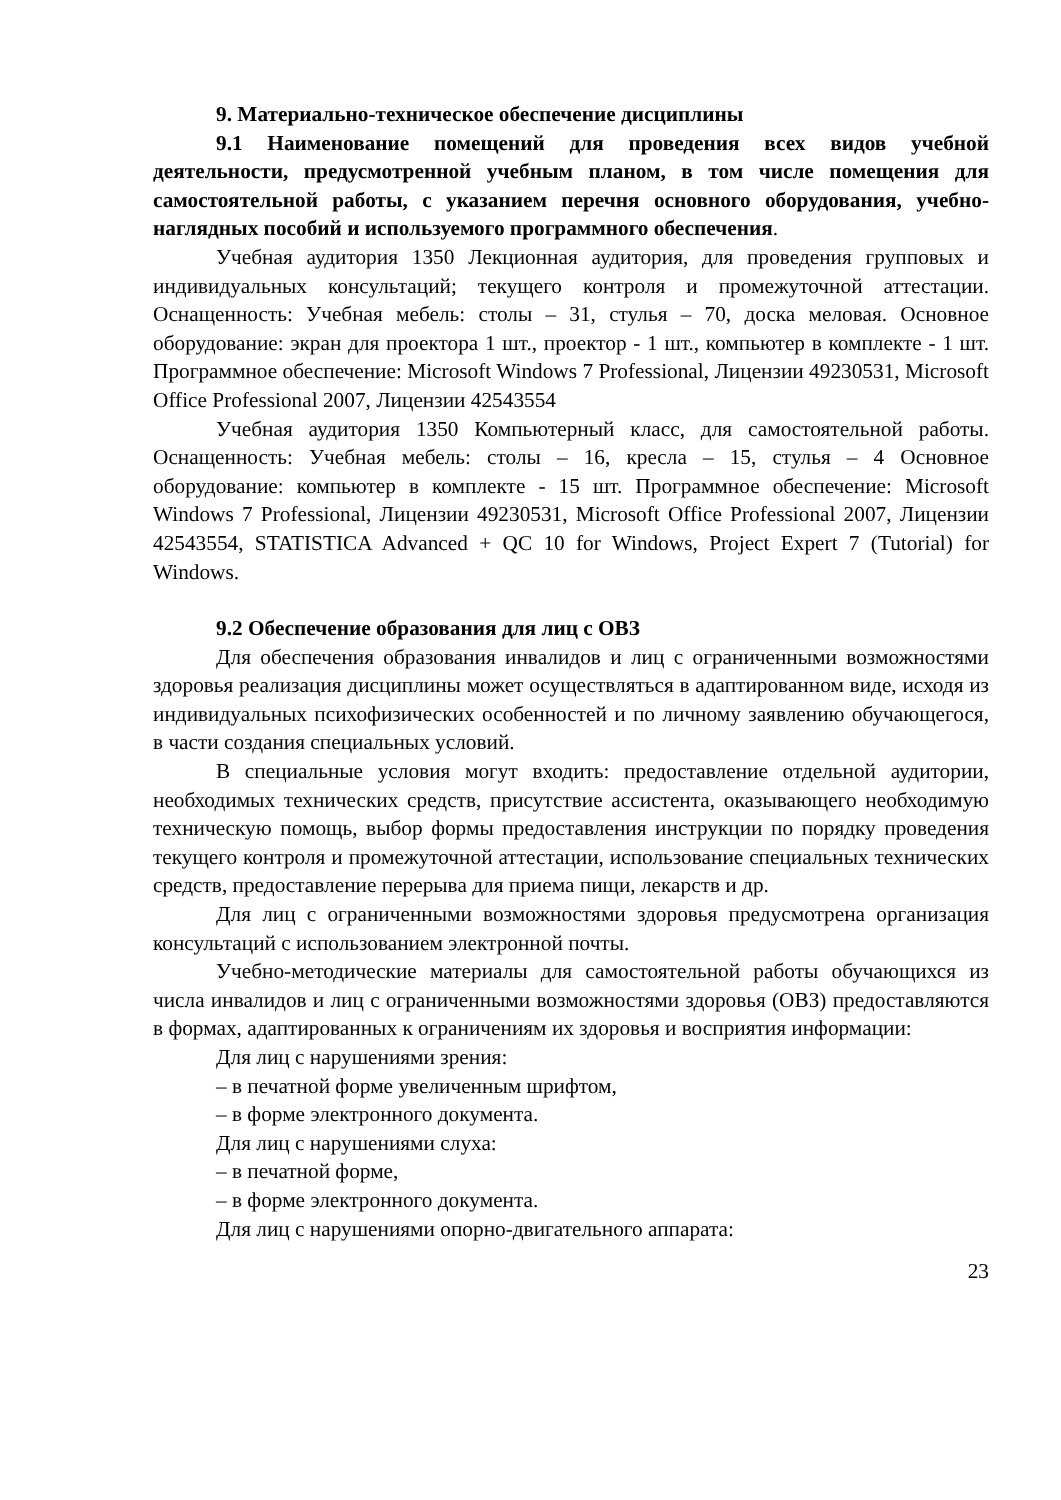9. Материально-техническое обеспечение дисциплины
9.1 Наименование помещений для проведения всех видов учебной деятельности, предусмотренной учебным планом, в том числе помещения для самостоятельной работы, с указанием перечня основного оборудования, учебно-наглядных пособий и используемого программного обеспечения.
Учебная аудитория 1350 Лекционная аудитория, для проведения групповых и индивидуальных консультаций; текущего контроля и промежуточной аттестации. Оснащенность: Учебная мебель: столы – 31, стулья – 70, доска меловая. Основное оборудование: экран для проектора 1 шт., проектор - 1 шт., компьютер в комплекте - 1 шт. Программное обеспечение: Microsoft Windows 7 Professional, Лицензии 49230531, Microsoft Office Professional 2007, Лицензии 42543554
Учебная аудитория 1350 Компьютерный класс, для самостоятельной работы. Оснащенность: Учебная мебель: столы – 16, кресла – 15, стулья – 4 Основное оборудование: компьютер в комплекте - 15 шт. Программное обеспечение: Microsoft Windows 7 Professional, Лицензии 49230531, Microsoft Office Professional 2007, Лицензии 42543554, STATISTICA Advanced + QC 10 for Windows, Project Expert 7 (Tutorial) for Windows.
9.2 Обеспечение образования для лиц с ОВЗ
Для обеспечения образования инвалидов и лиц с ограниченными возможностями здоровья реализация дисциплины может осуществляться в адаптированном виде, исходя из индивидуальных психофизических особенностей и по личному заявлению обучающегося, в части создания специальных условий.
В специальные условия могут входить: предоставление отдельной аудитории, необходимых технических средств, присутствие ассистента, оказывающего необходимую техническую помощь, выбор формы предоставления инструкции по порядку проведения текущего контроля и промежуточной аттестации, использование специальных технических средств, предоставление перерыва для приема пищи, лекарств и др.
Для лиц с ограниченными возможностями здоровья предусмотрена организация консультаций с использованием электронной почты.
Учебно-методические материалы для самостоятельной работы обучающихся из числа инвалидов и лиц с ограниченными возможностями здоровья (ОВЗ) предоставляются в формах, адаптированных к ограничениям их здоровья и восприятия информации:
Для лиц с нарушениями зрения:
– в печатной форме увеличенным шрифтом,
– в форме электронного документа.
Для лиц с нарушениями слуха:
– в печатной форме,
– в форме электронного документа.
Для лиц с нарушениями опорно-двигательного аппарата:
23